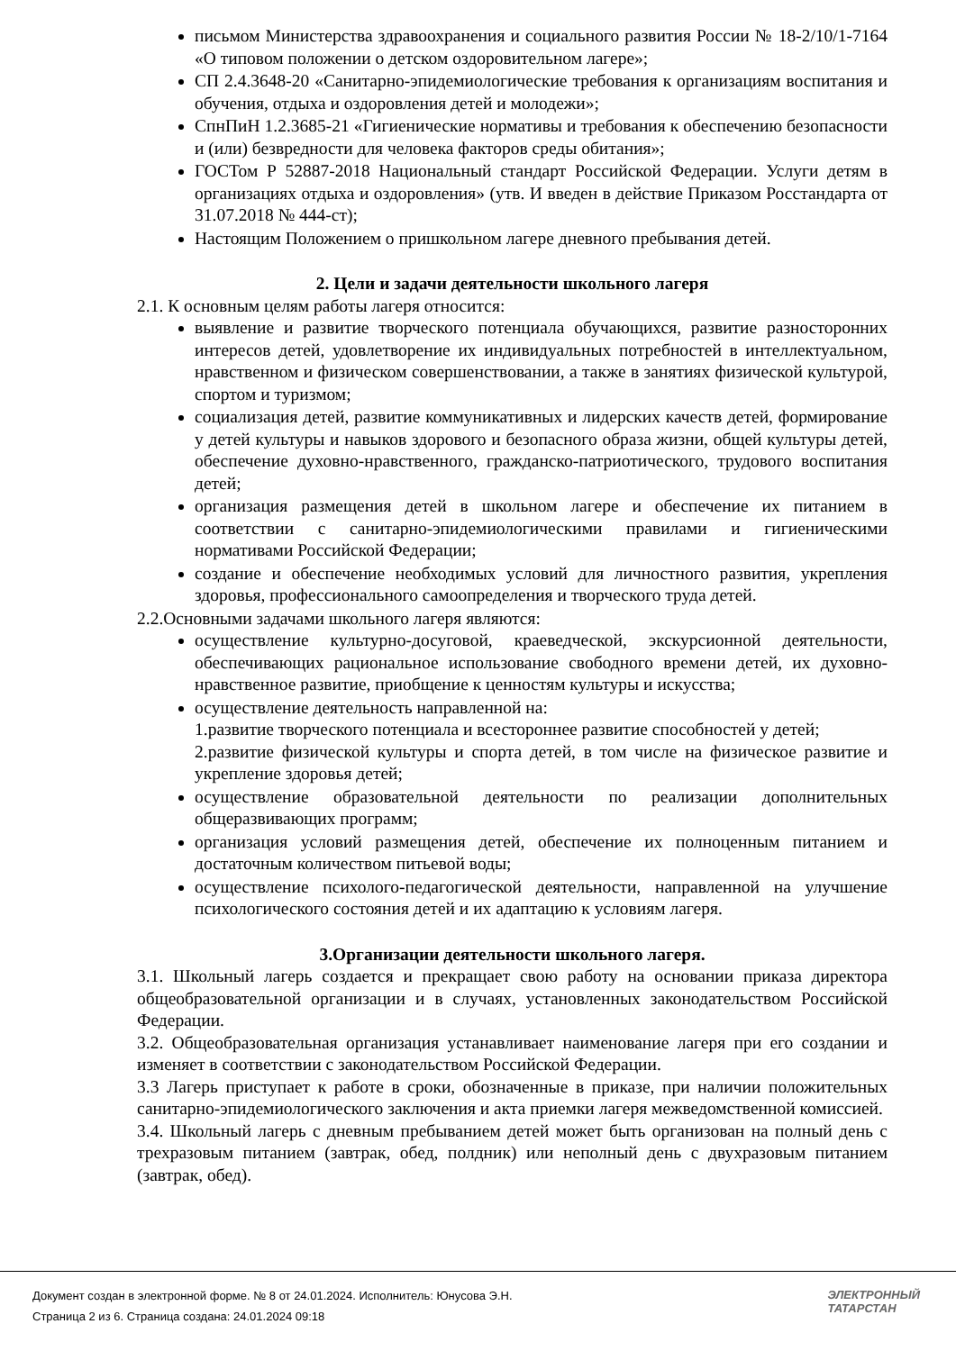письмом Министерства здравоохранения и социального развития России № 18-2/10/1-7164 «О типовом положении о детском оздоровительном лагере»;
СП 2.4.3648-20 «Санитарно-эпидемиологические требования к организациям воспитания и обучения, отдыха и оздоровления детей и молодежи»;
СпнПиН 1.2.3685-21 «Гигиенические нормативы и требования к обеспечению безопасности и (или) безвредности для человека факторов среды обитания»;
ГОСТом Р 52887-2018 Национальный стандарт Российской Федерации. Услуги детям в организациях отдыха и оздоровления» (утв. И введен в действие Приказом Росстандарта от 31.07.2018 № 444-ст);
Настоящим Положением о пришкольном лагере дневного пребывания детей.
2. Цели и задачи деятельности школьного лагеря
2.1. К основным целям работы лагеря относится:
выявление и развитие творческого потенциала обучающихся, развитие разносторонних интересов детей, удовлетворение их индивидуальных потребностей в интеллектуальном, нравственном и физическом совершенствовании, а также в занятиях физической культурой, спортом и туризмом;
социализация детей, развитие коммуникативных и лидерских качеств детей, формирование у детей культуры и навыков здорового и безопасного образа жизни, общей культуры детей, обеспечение духовно-нравственного, гражданско-патриотического, трудового воспитания детей;
организация размещения детей в школьном лагере и обеспечение их питанием в соответствии с санитарно-эпидемиологическими правилами и гигиеническими нормативами Российской Федерации;
создание и обеспечение необходимых условий для личностного развития, укрепления здоровья, профессионального самоопределения и творческого труда детей.
2.2.Основными задачами школьного лагеря являются:
осуществление культурно-досуговой, краеведческой, экскурсионной деятельности, обеспечивающих рациональное использование свободного времени детей, их духовно-нравственное развитие, приобщение к ценностям культуры и искусства;
осуществление деятельность направленной на:
1.развитие творческого потенциала и всестороннее развитие способностей у детей;
2.развитие физической культуры и спорта детей, в том числе на физическое развитие и укрепление здоровья детей;
осуществление образовательной деятельности по реализации дополнительных общеразвивающих программ;
организация условий размещения детей, обеспечение их полноценным питанием и достаточным количеством питьевой воды;
осуществление психолого-педагогической деятельности, направленной на улучшение психологического состояния детей и их адаптацию к условиям лагеря.
3.Организации деятельности школьного лагеря.
3.1. Школьный лагерь создается и прекращает свою работу на основании приказа директора общеобразовательной организации и в случаях, установленных законодательством Российской Федерации.
3.2. Общеобразовательная организация устанавливает наименование лагеря при его создании и изменяет в соответствии с законодательством Российской Федерации.
3.3 Лагерь приступает к работе в сроки, обозначенные в приказе, при наличии положительных санитарно-эпидемиологического заключения и акта приемки лагеря межведомственной комиссией.
3.4. Школьный лагерь с дневным пребыванием детей может быть организован на полный день с трехразовым питанием (завтрак, обед, полдник) или неполный день с двухразовым питанием (завтрак, обед).
Документ создан в электронной форме. № 8 от 24.01.2024. Исполнитель: Юнусова Э.Н.
Страница 2 из 6. Страница создана: 24.01.2024 09:18
ЭЛЕКТРОННЫЙ
ТАТАРСТАН